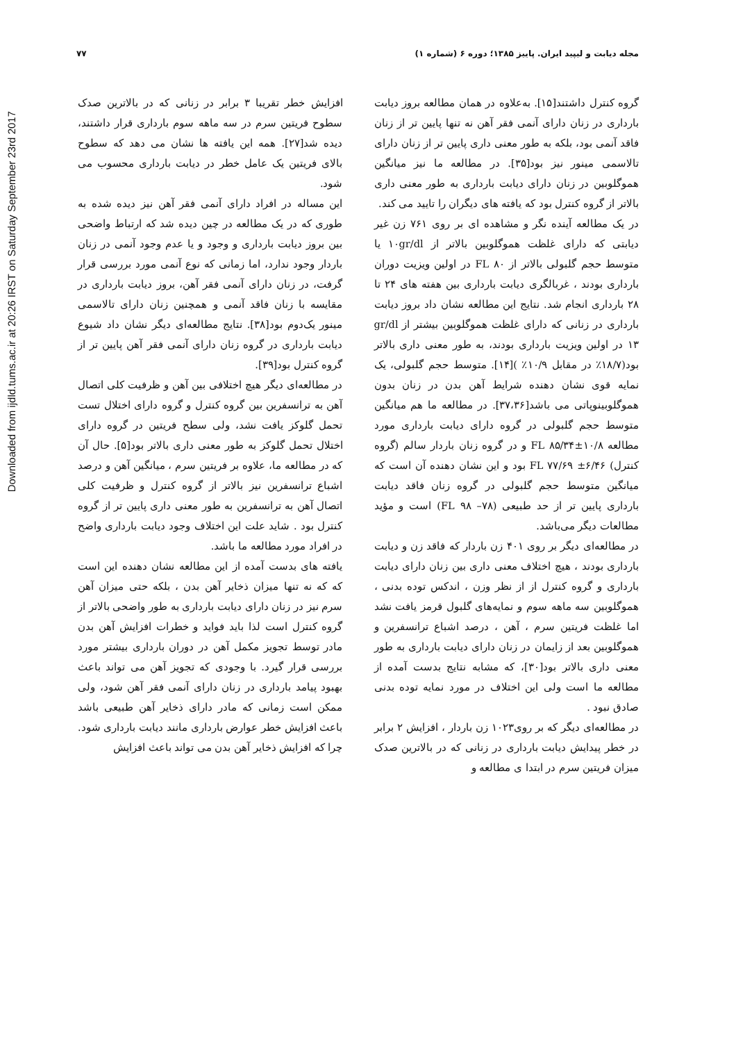Downloaded from ijdld.tums.ac.ir at 20:26 IRST on Saturday September 23rd 2017
مجله دیابت و لیپید ایران. پاییز ۱۳۸۵؛ دوره ۶ (شماره ۱) ۷۷
گروه کنترل داشتند[۱۵]. به‌علاوه در همان مطالعه بروز دیابت بارداری در زنان دارای آنمی فقر آهن نه تنها پایین تر از زنان فاقد آنمی بود، بلکه به طور معنی داری پایین تر از زنان دارای تالاسمی مینور نیز بود[۳۵]. در مطالعه ما نیز میانگین هموگلوبین در زنان دارای دیابت بارداری به طور معنی داری بالاتر از گروه کنترل بود که یافته های دیگران را تایید می کند.
در یک مطالعه آینده نگر و مشاهده ای بر روی ۷۶۱ زن غیر دیابتی که دارای غلظت هموگلوبین بالاتر از ۱۰gr/dl یا متوسط حجم گلبولی بالاتر از ۸۰ FL در اولین ویزیت دوران بارداری بودند ، غربالگری دیابت بارداری بین هفته های ۲۴ تا ۲۸ بارداری انجام شد. نتایج این مطالعه نشان داد بروز دیابت بارداری در زنانی که دارای غلظت هموگلوبین بیشتر از gr/dl ۱۳ در اولین ویزیت بارداری بودند، به طور معنی داری بالاتر بود(۱۸/۷٪ در مقابل ۱۰/۹٪ )[۱۴]. متوسط حجم گلبولی، یک نمایه قوی نشان دهنده شرایط آهن بدن در زنان بدون هموگلوبینوپاتی می باشد[۳۷،۳۶]. در مطالعه ما هم میانگین متوسط حجم گلبولی در گروه دارای دیابت بارداری مورد مطالعه FL ۸۵/۳۴±۱۰/۸ و در گروه زنان باردار سالم (گروه کنترل) FL ۷۷/۶۹ ±۶/۴۶ بود و این نشان دهنده آن است که میانگین متوسط حجم گلبولی در گروه زنان فاقد دیابت بارداری پایین تر از حد طبیعی (FL ۹۸ –۷۸) است و مؤید مطالعات دیگر می‌باشد.
در مطالعه‌ای دیگر بر روی ۴۰۱ زن باردار که فاقد زن و دیابت بارداری بودند ، هیچ اختلاف معنی داری بین زنان دارای دیابت بارداری و گروه کنترل از از نظر وزن ، اندکس توده بدنی ، هموگلوبین سه ماهه سوم و نمایه‌های گلبول قرمز یافت نشد اما غلظت فریتین سرم ، آهن ، درصد اشباع ترانسفرین و هموگلوبین بعد از زایمان در زنان دارای دیابت بارداری به طور معنی داری بالاتر بود[۳۰]، که مشابه نتایج بدست آمده از مطالعه ما است ولی این اختلاف در مورد نمایه توده بدنی صادق نبود .
در مطالعه‌ای دیگر که بر روی۱۰۲۳ زن باردار ، افزایش ۲ برابر در خطر پیدایش دیابت بارداری در زنانی که در بالاترین صدک میزان فریتین سرم در ابتدا ی مطالعه و
افزایش خطر تقریبا ۳ برابر در زنانی که در بالاترین صدک سطوح فریتین سرم در سه ماهه سوم بارداری قرار داشتند، دیده شد[۲۷]. همه این یافته ها نشان می دهد که سطوح بالای فریتین یک عامل خطر در دیابت بارداری محسوب می شود.
این مساله در افراد دارای آنمی فقر آهن نیز دیده شده به طوری که در یک مطالعه در چین دیده شد که ارتباط واضحی بین بروز دیابت بارداری و وجود و یا عدم وجود آنمی در زنان باردار وجود ندارد، اما زمانی که نوع آنمی مورد بررسی قرار گرفت، در زنان دارای آنمی فقر آهن، بروز دیابت بارداری در مقایسه با زنان فاقد آنمی و همچنین زنان دارای تالاسمی مینور یک‌دوم بود[۳۸]. نتایج مطالعه‌ای دیگر نشان داد شیوع دیابت بارداری در گروه زنان دارای آنمی فقر آهن پایین تر از گروه کنترل بود[۳۹].
در مطالعه‌ای دیگر هیچ اختلافی بین آهن و ظرفیت کلی اتصال آهن به ترانسفرین بین گروه کنترل و گروه دارای اختلال تست تحمل گلوکز یافت نشد، ولی سطح فریتین در گروه دارای اختلال تحمل گلوکز به طور معنی داری بالاتر بود[۵]. حال آن که در مطالعه ما، علاوه بر فریتین سرم ، میانگین آهن و درصد اشباع ترانسفرین نیز بالاتر از گروه کنترل و ظرفیت کلی اتصال آهن به ترانسفرین به طور معنی داری پایین تر از گروه کنترل بود . شاید علت این اختلاف وجود دیابت بارداری واضح در افراد مورد مطالعه ما باشد.
یافته های بدست آمده از این مطالعه نشان دهنده این است که که نه تنها میزان ذخایر آهن بدن ، بلکه حتی میزان آهن سرم نیز در زنان دارای دیابت بارداری به طور واضحی بالاتر از گروه کنترل است لذا باید فواید و خطرات افزایش آهن بدن مادر توسط تجویز مکمل آهن در دوران بارداری بیشتر مورد بررسی قرار گیرد. با وجودی که تجویز آهن می تواند باعث بهبود پیامد بارداری در زنان دارای آنمی فقر آهن شود، ولی ممکن است زمانی که مادر دارای ذخایر آهن طبیعی باشد باعث افزایش خطر عوارض بارداری مانند دیابت بارداری شود. چرا که افزایش ذخایر آهن بدن می تواند باعث افزایش